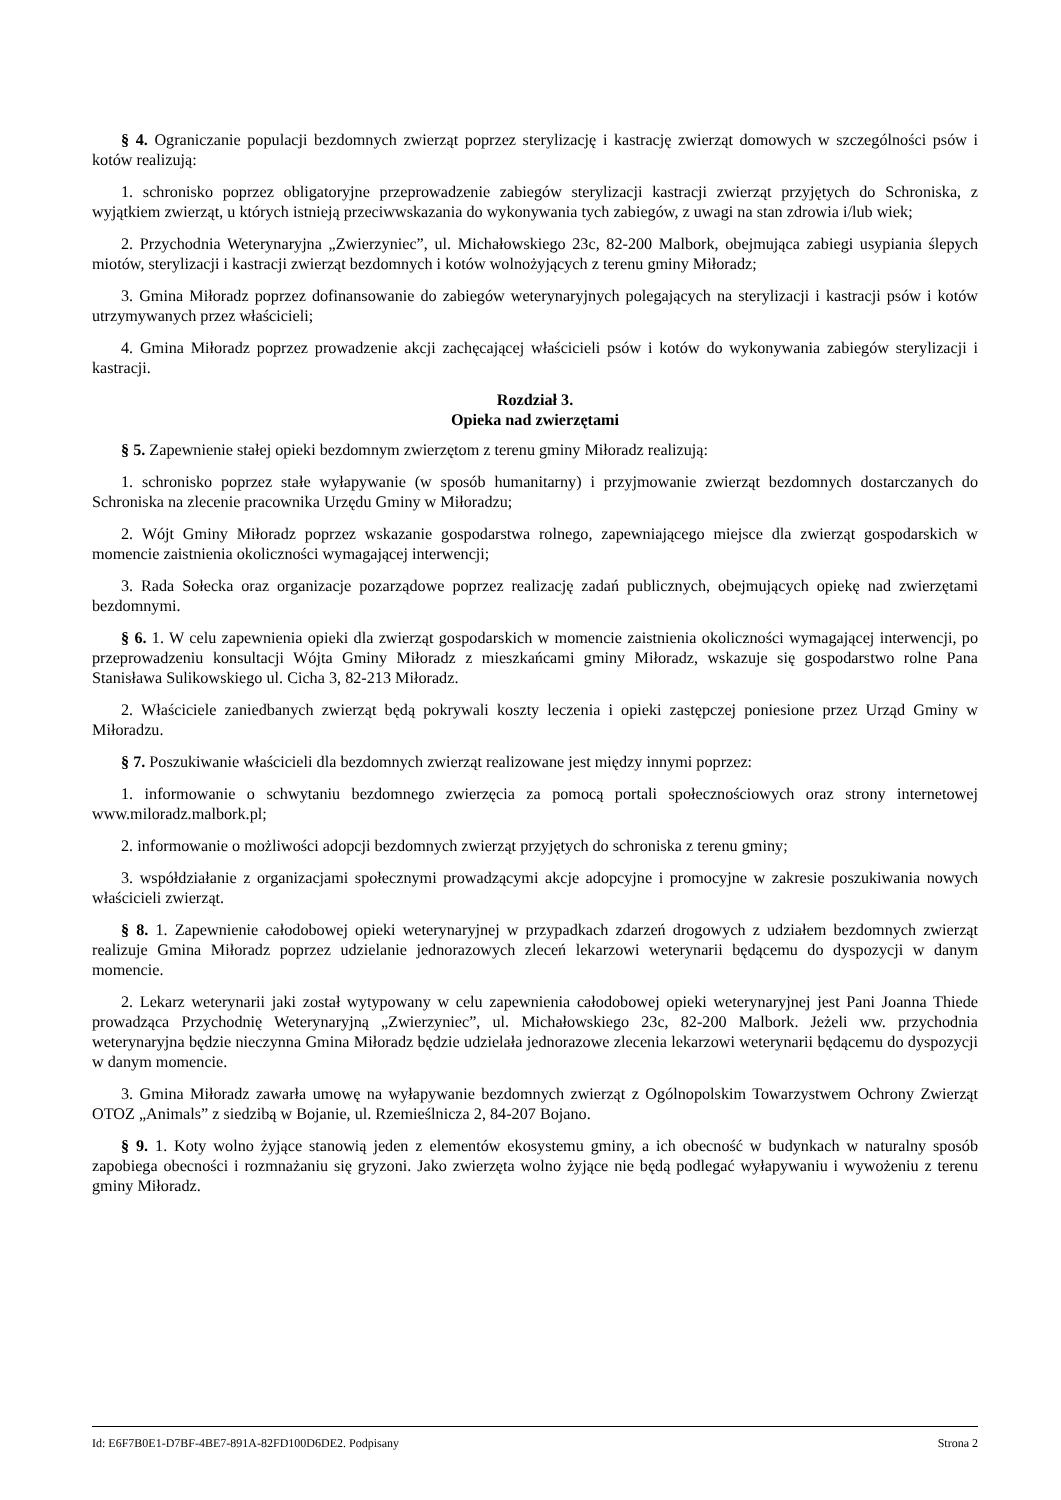§ 4. Ograniczanie populacji bezdomnych zwierząt poprzez sterylizację i kastrację zwierząt domowych w szczególności psów i kotów realizują:
1. schronisko poprzez obligatoryjne przeprowadzenie zabiegów sterylizacji kastracji zwierząt przyjętych do Schroniska, z wyjątkiem zwierząt, u których istnieją przeciwwskazania do wykonywania tych zabiegów, z uwagi na stan zdrowia i/lub wiek;
2. Przychodnia Weterynaryjna „Zwierzyniec”, ul. Michałowskiego 23c, 82-200 Malbork, obejmująca zabiegi usypiania ślepych miotów, sterylizacji i kastracji zwierząt bezdomnych i kotów wolnożyjących z terenu gminy Miłoradz;
3. Gmina Miłoradz poprzez dofinansowanie do zabiegów weterynaryjnych polegających na sterylizacji i kastracji psów i kotów utrzymywanych przez właścicieli;
4. Gmina Miłoradz poprzez prowadzenie akcji zachęcającej właścicieli psów i kotów do wykonywania zabiegów sterylizacji i kastracji.
Rozdział 3.
Opieka nad zwierzętami
§ 5. Zapewnienie stałej opieki bezdomnym zwierzętom z terenu gminy Miłoradz realizują:
1. schronisko poprzez stałe wyłapywanie (w sposób humanitarny) i przyjmowanie zwierząt bezdomnych dostarczanych do Schroniska na zlecenie pracownika Urzędu Gminy w Miłoradzu;
2. Wójt Gminy Miłoradz poprzez wskazanie gospodarstwa rolnego, zapewniającego miejsce dla zwierząt gospodarskich w momencie zaistnienia okoliczności wymagającej interwencji;
3. Rada Sołecka oraz organizacje pozarządowe poprzez realizację zadań publicznych, obejmujących opiekę nad zwierzętami bezdomnymi.
§ 6. 1. W celu zapewnienia opieki dla zwierząt gospodarskich w momencie zaistnienia okoliczności wymagającej interwencji, po przeprowadzeniu konsultacji Wójta Gminy Miłoradz z mieszkańcami gminy Miłoradz, wskazuje się gospodarstwo rolne Pana Stanisława Sulikowskiego ul. Cicha 3, 82-213 Miłoradz.
2. Właściciele zaniedbanych zwierząt będą pokrywali koszty leczenia i opieki zastępczej poniesione przez Urząd Gminy w Miłoradzu.
§ 7. Poszukiwanie właścicieli dla bezdomnych zwierząt realizowane jest między innymi poprzez:
1. informowanie o schwytaniu bezdomnego zwierzęcia za pomocą portali społecznościowych oraz strony internetowej www.miloradz.malbork.pl;
2. informowanie o możliwości adopcji bezdomnych zwierząt przyjętych do schroniska z terenu gminy;
3. współdziałanie z organizacjami społecznymi prowadzącymi akcje adopcyjne i promocyjne w zakresie poszukiwania nowych właścicieli zwierząt.
§ 8. 1. Zapewnienie całodobowej opieki weterynaryjnej w przypadkach zdarzeń drogowych z udziałem bezdomnych zwierząt realizuje Gmina Miłoradz poprzez udzielanie jednorazowych zleceń lekarzowi weterynarii będącemu do dyspozycji w danym momencie.
2. Lekarz weterynarii jaki został wytypowany w celu zapewnienia całodobowej opieki weterynaryjnej jest Pani Joanna Thiede prowadząca Przychodnię Weterynaryjną „Zwierzyniec”, ul. Michałowskiego 23c, 82-200 Malbork. Jeżeli ww. przychodnia weterynaryjna będzie nieczynna Gmina Miłoradz będzie udzielała jednorazowe zlecenia lekarzowi weterynarii będącemu do dyspozycji w danym momencie.
3. Gmina Miłoradz zawarła umowę na wyłapywanie bezdomnych zwierząt z Ogólnopolskim Towarzystwem Ochrony Zwierząt OTOZ „Animals” z siedzibą w Bojanie, ul. Rzemieślnicza 2, 84-207 Bojano.
§ 9. 1. Koty wolno żyjące stanowią jeden z elementów ekosystemu gminy, a ich obecność w budynkach w naturalny sposób zapobiega obecności i rozmnażaniu się gryzoni. Jako zwierzęta wolno żyjące nie będą podlegać wyłapywaniu i wywożeniu z terenu gminy Miłoradz.
Id: E6F7B0E1-D7BF-4BE7-891A-82FD100D6DE2. Podpisany Strona 2